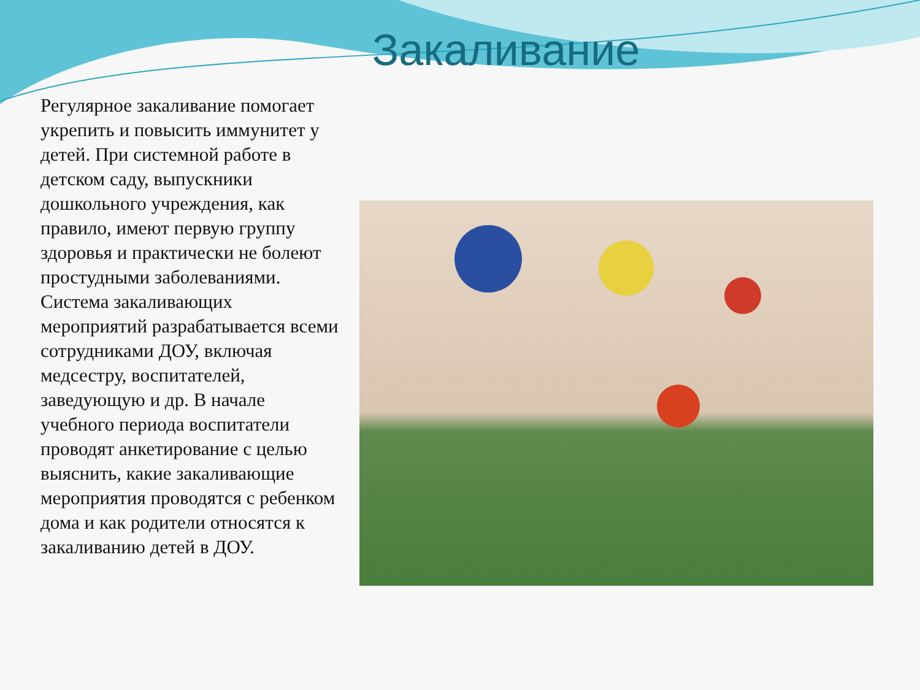Закаливание
Регулярное закаливание помогает укрепить и повысить иммунитет у детей. При системной работе в детском саду, выпускники дошкольного учреждения, как правило, имеют первую группу здоровья и практически не болеют простудными заболеваниями. Система закаливающих мероприятий разрабатывается всеми сотрудниками ДОУ, включая медсестру, воспитателей, заведующую и др. В начале учебного периода воспитатели проводят анкетирование с целью выяснить, какие закаливающие мероприятия проводятся с ребенком дома и как родители относятся к закаливанию детей в ДОУ.